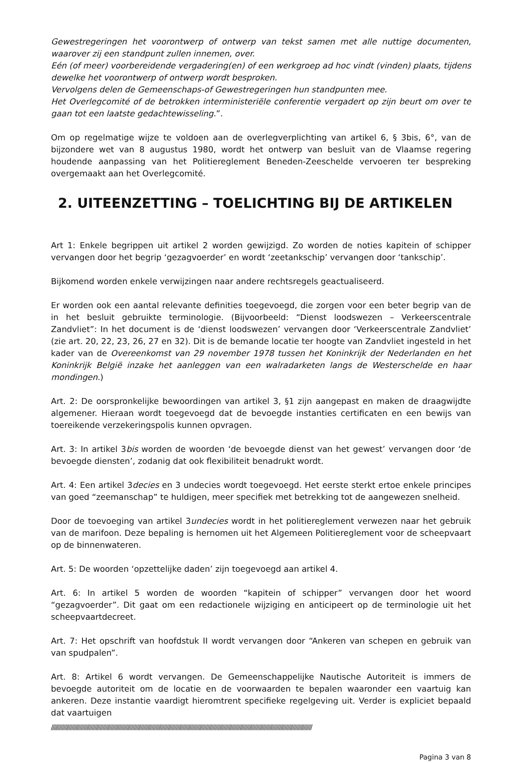Gewestregeringen het voorontwerp of ontwerp van tekst samen met alle nuttige documenten, waarover zij een standpunt zullen innemen, over.
Eén (of meer) voorbereidende vergadering(en) of een werkgroep ad hoc vindt (vinden) plaats, tijdens dewelke het voorontwerp of ontwerp wordt besproken.
Vervolgens delen de Gemeenschaps-of Gewestregeringen hun standpunten mee.
Het Overlegcomité of de betrokken interministeriële conferentie vergadert op zijn beurt om over te gaan tot een laatste gedachtewisseling.”.
Om op regelmatige wijze te voldoen aan de overlegverplichting van artikel 6, § 3bis, 6°, van de bijzondere wet van 8 augustus 1980, wordt het ontwerp van besluit van de Vlaamse regering houdende aanpassing van het Politiereglement Beneden-Zeeschelde vervoeren ter bespreking overgemaakt aan het Overlegcomité.
2. UITEENZETTING – TOELICHTING BIJ DE ARTIKELEN
Art 1: Enkele begrippen uit artikel 2 worden gewijzigd. Zo worden de noties kapitein of schipper vervangen door het begrip ‘gezagvoerder’ en wordt ‘zeetankschip’ vervangen door ‘tankschip’.
Bijkomend worden enkele verwijzingen naar andere rechtsregels geactualiseerd.
Er worden ook een aantal relevante definities toegevoegd, die zorgen voor een beter begrip van de in het besluit gebruikte terminologie. (Bijvoorbeeld: “Dienst loodswezen – Verkeerscentrale Zandvliet”: In het document is de ‘dienst loodswezen’ vervangen door ‘Verkeerscentrale Zandvliet’ (zie art. 20, 22, 23, 26, 27 en 32). Dit is de bemande locatie ter hoogte van Zandvliet ingesteld in het kader van de Overeenkomst van 29 november 1978 tussen het Koninkrijk der Nederlanden en het Koninkrijk België inzake het aanleggen van een walradarketen langs de Westerschelde en haar mondingen.)
Art. 2: De oorspronkelijke bewoordingen van artikel 3, §1 zijn aangepast en maken de draagwijdte algemener. Hieraan wordt toegevoegd dat de bevoegde instanties certificaten en een bewijs van toereikende verzekeringspolis kunnen opvragen.
Art. 3: In artikel 3bis worden de woorden ‘de bevoegde dienst van het gewest’ vervangen door ‘de bevoegde diensten’, zodanig dat ook flexibiliteit benadrukt wordt.
Art. 4: Een artikel 3decies en 3 undecies wordt toegevoegd. Het eerste sterkt ertoe enkele principes van goed “zeemanschap” te huldigen, meer specifiek met betrekking tot de aangewezen snelheid.
Door de toevoeging van artikel 3undecies wordt in het politiereglement verwezen naar het gebruik van de marifoon. Deze bepaling is hernomen uit het Algemeen Politiereglement voor de scheepvaart op de binnenwateren.
Art. 5: De woorden ‘opzettelijke daden’ zijn toegevoegd aan artikel 4.
Art. 6: In artikel 5 worden de woorden “kapitein of schipper” vervangen door het woord “gezagvoerder”. Dit gaat om een redactionele wijziging en anticipeert op de terminologie uit het scheepvaartdecreet.
Art. 7: Het opschrift van hoofdstuk II wordt vervangen door “Ankeren van schepen en gebruik van van spudpalen”.
Art. 8: Artikel 6 wordt vervangen. De Gemeenschappelijke Nautische Autoriteit is immers de bevoegde autoriteit om de locatie en de voorwaarden te bepalen waaronder een vaartuig kan ankeren. Deze instantie vaardigt hieromtrent specifieke regelgeving uit. Verder is expliciet bepaald dat vaartuigen
////////////////////////////////////////////////////////////////////////////////////////////////////////////////////////////////////////////////////////////////////////////////////////////////
Pagina 3 van 8